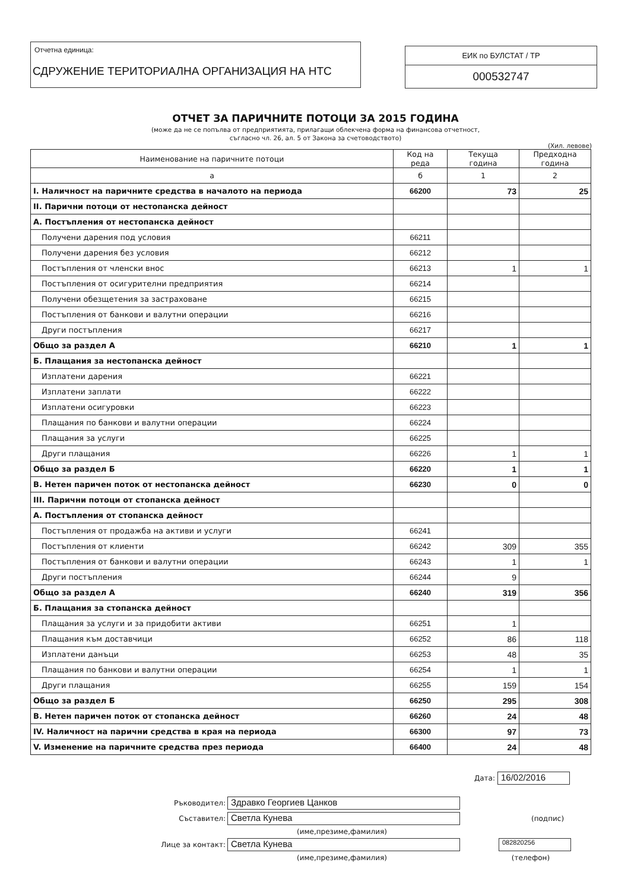Отчетна единица:
СДРУЖЕНИЕ ТЕРИТОРИАЛНА ОРГАНИЗАЦИЯ НА НТС
ЕИК по БУЛСТАТ / ТР
000532747
ОТЧЕТ ЗА ПАРИЧНИТЕ ПОТОЦИ ЗА 2015 ГОДИНА
(може да не се попълва от предприятията, прилагащи облекчена форма на финансова отчетност,
съгласно чл. 26, ал. 5 от Закона за счетоводството)
(Хил. левове)
| Наименование на паричните потоци | Код на реда | Текуща година | Предходна година |
| --- | --- | --- | --- |
| а | б | 1 | 2 |
| I. Наличност на паричните средства в началото на периода | 66200 | 73 | 25 |
| II. Парични потоци от нестопанска дейност | | | |
| А. Постъпления от нестопанска дейност | | | |
| Получени дарения под условия | 66211 | | |
| Получени дарения без условия | 66212 | | |
| Постъпления от членски внос | 66213 | 1 | 1 |
| Постъпления от осигурителни предприятия | 66214 | | |
| Получени обезщетения за застраховане | 66215 | | |
| Постъпления от банкови и валутни операции | 66216 | | |
| Други постъпления | 66217 | | |
| Общо за раздел А | 66210 | 1 | 1 |
| Б. Плащания за нестопанска дейност | | | |
| Изплатени дарения | 66221 | | |
| Изплатени заплати | 66222 | | |
| Изплатени осигуровки | 66223 | | |
| Плащания по банкови и валутни операции | 66224 | | |
| Плащания за услуги | 66225 | | |
| Други плащания | 66226 | 1 | 1 |
| Общо за раздел Б | 66220 | 1 | 1 |
| В. Нетен паричен поток от нестопанска дейност | 66230 | 0 | 0 |
| III. Парични потоци от стопанска дейност | | | |
| А. Постъпления от стопанска дейност | | | |
| Постъпления от продажба на активи и услуги | 66241 | | |
| Постъпления от клиенти | 66242 | 309 | 355 |
| Постъпления от банкови и валутни операции | 66243 | 1 | 1 |
| Други постъпления | 66244 | 9 | |
| Общо за раздел А | 66240 | 319 | 356 |
| Б. Плащания за стопанска дейност | | | |
| Плащания за услуги и за придобити активи | 66251 | 1 | |
| Плащания към доставчици | 66252 | 86 | 118 |
| Изплатени данъци | 66253 | 48 | 35 |
| Плащания по банкови и валутни операции | 66254 | 1 | 1 |
| Други плащания | 66255 | 159 | 154 |
| Общо за раздел Б | 66250 | 295 | 308 |
| В. Нетен паричен поток от стопанска дейност | 66260 | 24 | 48 |
| IV. Наличност на парични средства в края на периода | 66300 | 97 | 73 |
| V. Изменение на паричните средства през периода | 66400 | 24 | 48 |
Дата: 16/02/2016
Ръководител: Здравко Георгиев Цанков
Съставител: Светла Кунева (подпис)
(име,презиме,фамилия)
Лице за контакт: Светла Кунева 082820256
(име,презиме,фамилия) (телефон)